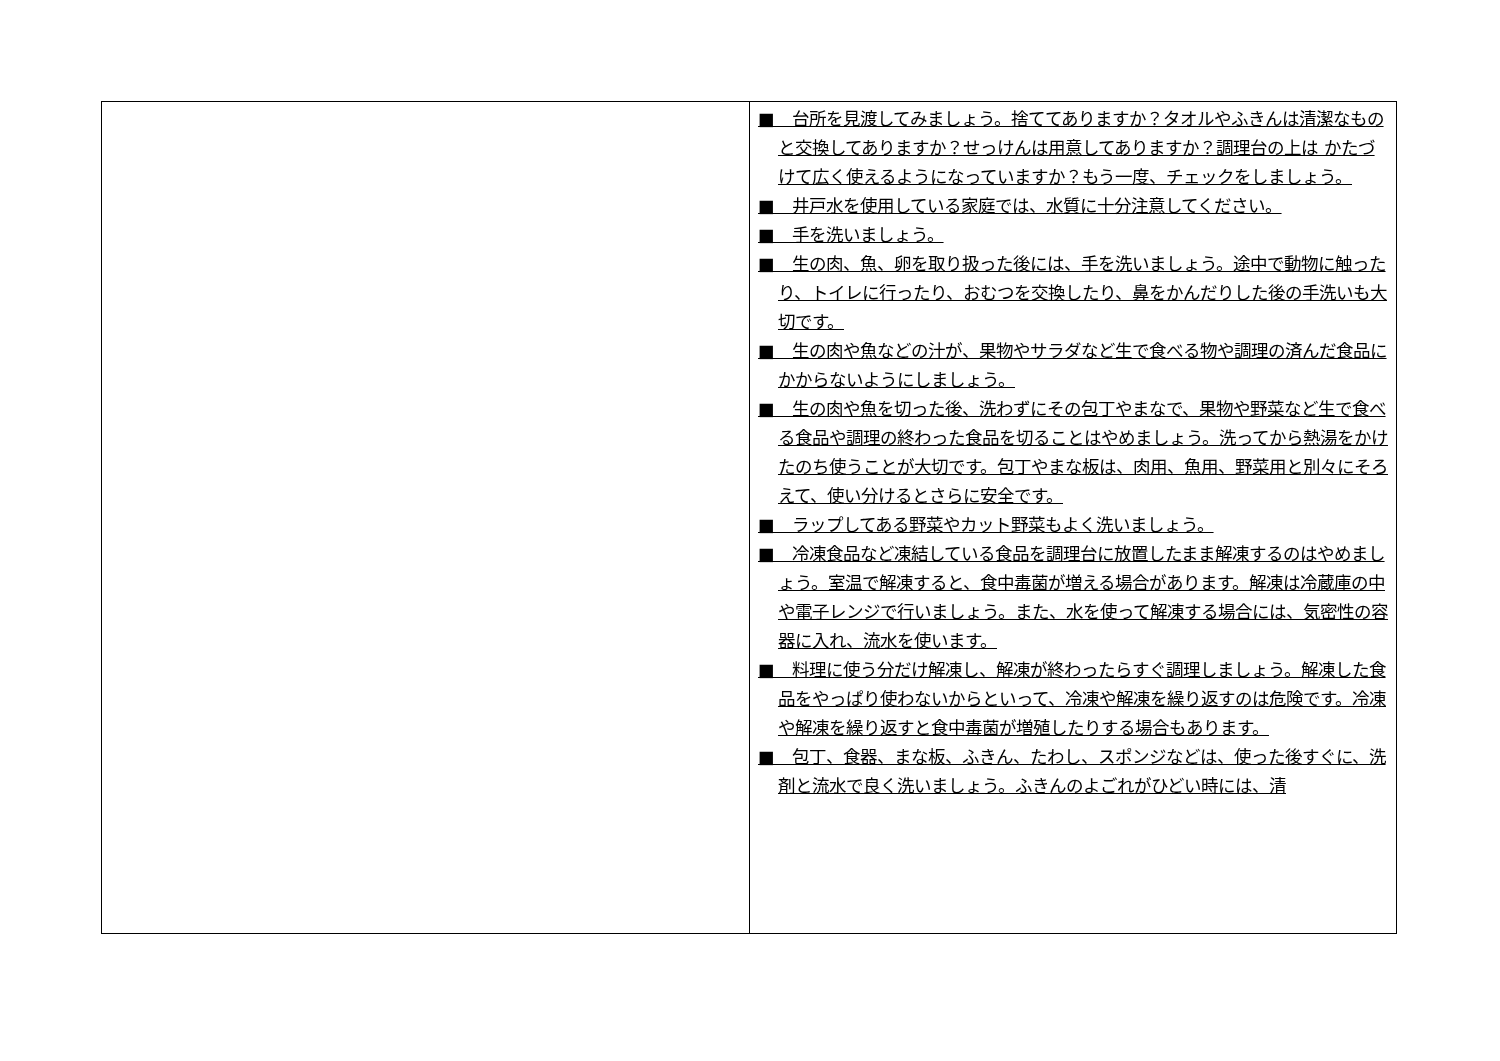| | ■ 台所を見渡してみましょう。捨ててありますか？タオルやふきんは清潔なものと交換してありますか？せっけんは用意してありますか？調理台の上は かたづけて広く使えるようになっていますか？もう一度、チェックをしましょう。 ■ 井戸水を使用している家庭では、水質に十分注意してください。 ■ 手を洗いましょう。 ■ 生の肉、魚、卵を取り扱った後には、手を洗いましょう。途中で動物に触ったり、トイレに行ったり、おむつを交換したり、鼻をかんだりした後の手洗いも大切です。 ■ 生の肉や魚などの汁が、果物やサラダなど生で食べる物や調理の済んだ食品にかからないようにしましょう。 ■ 生の肉や魚を切った後、洗わずにその包丁やまなで、果物や野菜など生で食べる食品や調理の終わった食品を切ることはやめましょう。洗ってから熱湯をかけたのち使うことが大切です。包丁やまな板は、肉用、魚用、野菜用と別々にそろえて、使い分けるとさらに安全です。 ■ ラップしてある野菜やカット野菜もよく洗いましょう。 ■ 冷凍食品など凍結している食品を調理台に放置したまま解凍するのはやめましょう。室温で解凍すると、食中毒菌が増える場合があります。解凍は冷蔵庫の中や電子レンジで行いましょう。また、水を使って解凍する場合には、気密性の容器に入れ、流水を使います。 ■ 料理に使う分だけ解凍し、解凍が終わったらすぐ調理しましょう。解凍した食品をやっぱり使わないからといって、冷凍や解凍を繰り返すのは危険です。冷凍や解凍を繰り返すと食中毒菌が増殖したりする場合もあります。 ■ 包丁、食器、まな板、ふきん、たわし、スポンジなどは、使った後すぐに、洗剤と流水で良く洗いましょう。ふきんのよごれがひどい時には、清 |